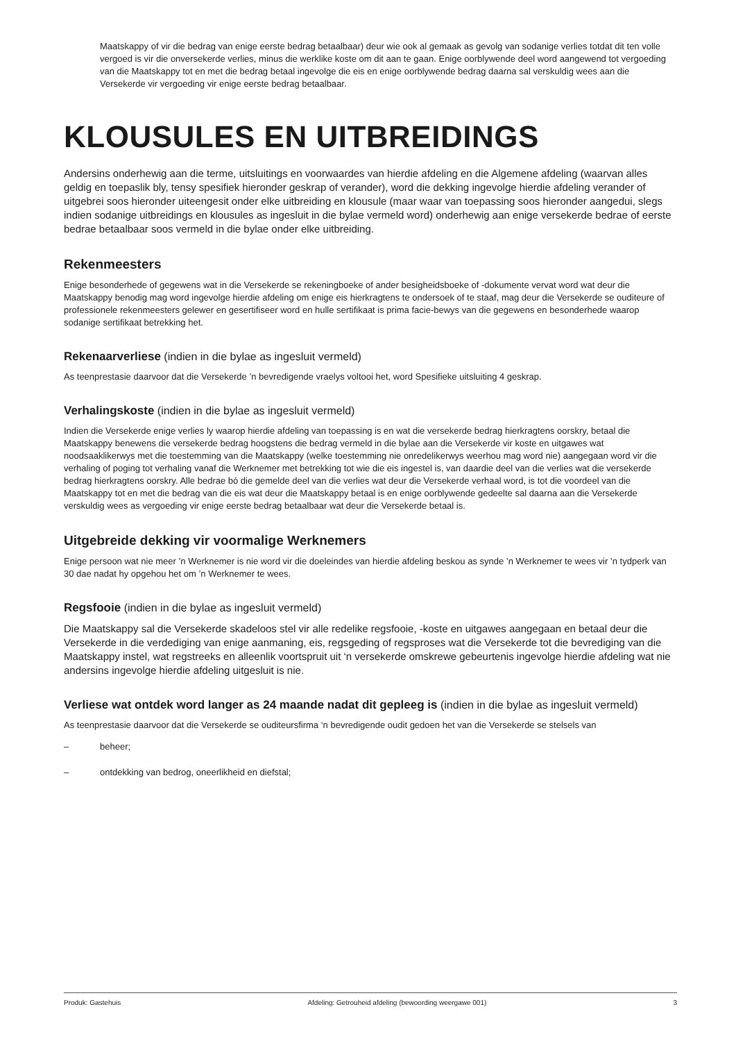Maatskappy of vir die bedrag van enige eerste bedrag betaalbaar) deur wie ook al gemaak as gevolg van sodanige verlies totdat dit ten volle vergoed is vir die onversekerde verlies, minus die werklike koste om dit aan te gaan. Enige oorblywende deel word aangewend tot vergoeding van die Maatskappy tot en met die bedrag betaal ingevolge die eis en enige oorblywende bedrag daarna sal verskuldig wees aan die Versekerde vir vergoeding vir enige eerste bedrag betaalbaar.
KLOUSULES EN UITBREIDINGS
Andersins onderhewig aan die terme, uitsluitings en voorwaardes van hierdie afdeling en die Algemene afdeling (waarvan alles geldig en toepaslik bly, tensy spesifiek hieronder geskrap of verander), word die dekking ingevolge hierdie afdeling verander of uitgebrei soos hieronder uiteengesit onder elke uitbreiding en klousule (maar waar van toepassing soos hieronder aangedui, slegs indien sodanige uitbreidings en klousules as ingesluit in die bylae vermeld word) onderhewig aan enige versekerde bedrae of eerste bedrae betaalbaar soos vermeld in die bylae onder elke uitbreiding.
Rekenmeesters
Enige besonderhede of gegewens wat in die Versekerde se rekeningboeke of ander besigheidsboeke of -dokumente vervat word wat deur die Maatskappy benodig mag word ingevolge hierdie afdeling om enige eis hierkragtens te ondersoek of te staaf, mag deur die Versekerde se ouditeure of professionele rekenmeesters gelewer en gesertifiseer word en hulle sertifikaat is prima facie-bewys van die gegewens en besonderhede waarop sodanige sertifikaat betrekking het.
Rekenaarverliese (indien in die bylae as ingesluit vermeld)
As teenprestasie daarvoor dat die Versekerde ’n bevredigende vraelys voltooi het, word Spesifieke uitsluiting 4 geskrap.
Verhalingskoste (indien in die bylae as ingesluit vermeld)
Indien die Versekerde enige verlies ly waarop hierdie afdeling van toepassing is en wat die versekerde bedrag hierkragtens oorskry, betaal die Maatskappy benewens die versekerde bedrag hoogstens die bedrag vermeld in die bylae aan die Versekerde vir koste en uitgawes wat noodsaaklikerwys met die toestemming van die Maatskappy (welke toestemming nie onredelikerwys weerhou mag word nie) aangegaan word vir die verhaling of poging tot verhaling vanaf die Werknemer met betrekking tot wie die eis ingestel is, van daardie deel van die verlies wat die versekerde bedrag hierkragtens oorskry. Alle bedrae bó die gemelde deel van die verlies wat deur die Versekerde verhaal word, is tot die voordeel van die Maatskappy tot en met die bedrag van die eis wat deur die Maatskappy betaal is en enige oorblywende gedeelte sal daarna aan die Versekerde verskuldig wees as vergoeding vir enige eerste bedrag betaalbaar wat deur die Versekerde betaal is.
Uitgebreide dekking vir voormalige Werknemers
Enige persoon wat nie meer ’n Werknemer is nie word vir die doeleindes van hierdie afdeling beskou as synde ’n Werknemer te wees vir ’n tydperk van 30 dae nadat hy opgehou het om ’n Werknemer te wees.
Regsfooie (indien in die bylae as ingesluit vermeld)
Die Maatskappy sal die Versekerde skadeloos stel vir alle redelike regsfooie, -koste en uitgawes aangegaan en betaal deur die Versekerde in die verdediging van enige aanmaning, eis, regsgeding of regsproses wat die Versekerde tot die bevrediging van die Maatskappy instel, wat regstreeks en alleenlik voortspruit uit ‘n versekerde omskrewe gebeurtenis ingevolge hierdie afdeling wat nie andersins ingevolge hierdie afdeling uitgesluit is nie.
Verliese wat ontdek word langer as 24 maande nadat dit gepleeg is (indien in die bylae as ingesluit vermeld)
As teenprestasie daarvoor dat die Versekerde se ouditeursfirma ‘n bevredigende oudit gedoen het van die Versekerde se stelsels van
– beheer;
– ontdekking van bedrog, oneerlikheid en diefstal;
Produk: Gastehuis Afdeling: Getrouheid afdeling (bewoording weergawe 001) 3